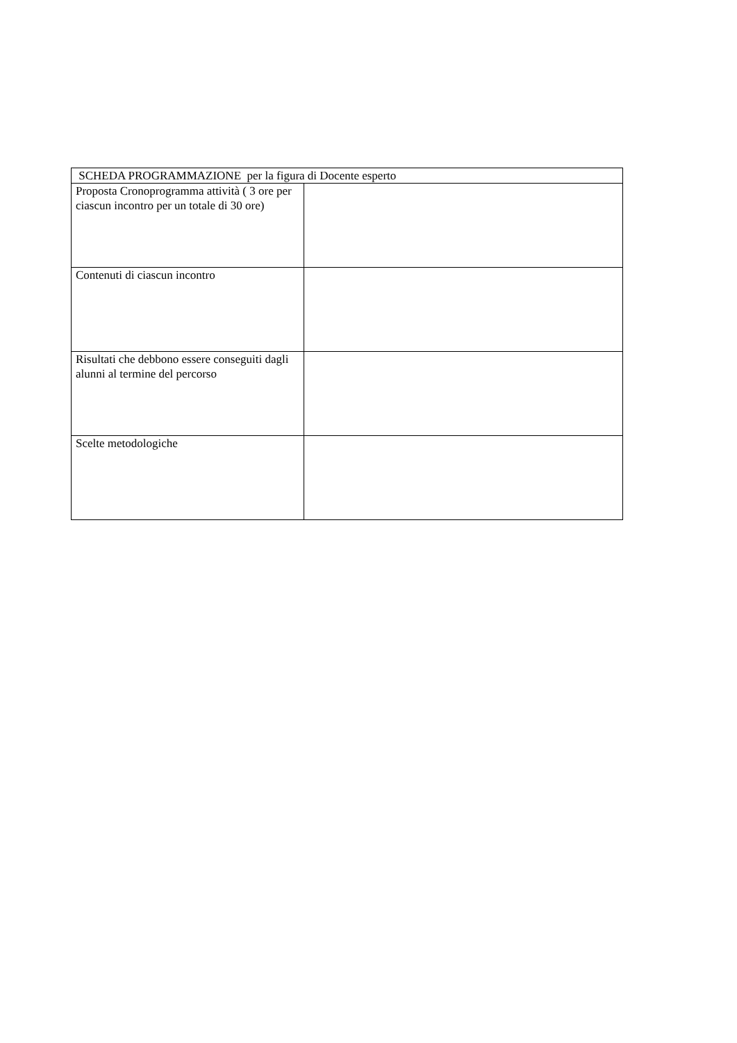| SCHEDA PROGRAMMAZIONE per la figura di Docente esperto | |
| --- | --- |
| Proposta Cronoprogramma attività ( 3 ore per ciascun incontro per un totale di 30 ore) | |
| Contenuti di ciascun incontro | |
| Risultati che debbono essere conseguiti dagli alunni al termine del percorso | |
| Scelte metodologiche | |